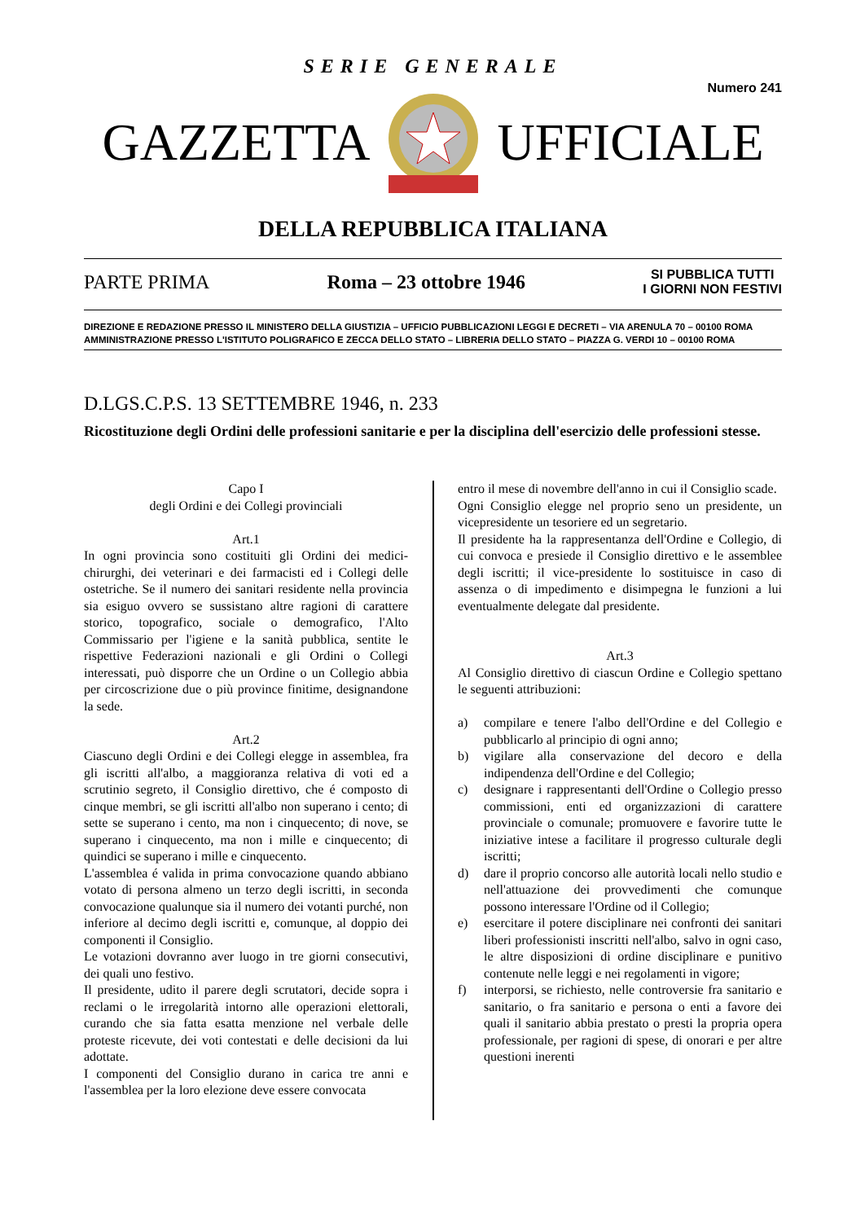SERIE GENERALE
Numero 241 GAZZETTA UFFICIALE
DELLA REPUBBLICA ITALIANA
PARTE PRIMA Roma – 23 ottobre 1946 SI PUBBLICA TUTTI
I GIORNI NON FESTIVI
DIREZIONE E REDAZIONE PRESSO IL MINISTERO DELLA GIUSTIZIA – UFFICIO PUBBLICAZIONI LEGGI E DECRETI – VIA ARENULA 70 – 00100 ROMA
AMMINISTRAZIONE PRESSO L'ISTITUTO POLIGRAFICO E ZECCA DELLO STATO – LIBRERIA DELLO STATO – PIAZZA G. VERDI 10 – 00100 ROMA
D.LGS.C.P.S. 13 SETTEMBRE 1946, n. 233
Ricostituzione degli Ordini delle professioni sanitarie e per la disciplina dell'esercizio delle professioni stesse.
Capo I
degli Ordini e dei Collegi provinciali
Art.1
In ogni provincia sono costituiti gli Ordini dei medici-chirurghi, dei veterinari e dei farmacisti ed i Collegi delle ostetriche. Se il numero dei sanitari residente nella provincia sia esiguo ovvero se sussistano altre ragioni di carattere storico, topografico, sociale o demografico, l'Alto Commissario per l'igiene e la sanità pubblica, sentite le rispettive Federazioni nazionali e gli Ordini o Collegi interessati, può disporre che un Ordine o un Collegio abbia per circoscrizione due o più province finitime, designandone la sede.
Art.2
Ciascuno degli Ordini e dei Collegi elegge in assemblea, fra gli iscritti all'albo, a maggioranza relativa di voti ed a scrutinio segreto, il Consiglio direttivo, che é composto di cinque membri, se gli iscritti all'albo non superano i cento; di sette se superano i cento, ma non i cinquecento; di nove, se superano i cinquecento, ma non i mille e cinquecento; di quindici se superano i mille e cinquecento.
L'assemblea é valida in prima convocazione quando abbiano votato di persona almeno un terzo degli iscritti, in seconda convocazione qualunque sia il numero dei votanti purché, non inferiore al decimo degli iscritti e, comunque, al doppio dei componenti il Consiglio.
Le votazioni dovranno aver luogo in tre giorni consecutivi, dei quali uno festivo.
Il presidente, udito il parere degli scrutatori, decide sopra i reclami o le irregolarità intorno alle operazioni elettorali, curando che sia fatta esatta menzione nel verbale delle proteste ricevute, dei voti contestati e delle decisioni da lui adottate.
I componenti del Consiglio durano in carica tre anni e l'assemblea per la loro elezione deve essere convocata
entro il mese di novembre dell'anno in cui il Consiglio scade.
Ogni Consiglio elegge nel proprio seno un presidente, un vicepresidente un tesoriere ed un segretario.
Il presidente ha la rappresentanza dell'Ordine e Collegio, di cui convoca e presiede il Consiglio direttivo e le assemblee degli iscritti; il vice-presidente lo sostituisce in caso di assenza o di impedimento e disimpegna le funzioni a lui eventualmente delegate dal presidente.
Art.3
Al Consiglio direttivo di ciascun Ordine e Collegio spettano le seguenti attribuzioni:
a) compilare e tenere l'albo dell'Ordine e del Collegio e pubblicarlo al principio di ogni anno;
b) vigilare alla conservazione del decoro e della indipendenza dell'Ordine e del Collegio;
c) designare i rappresentanti dell'Ordine o Collegio presso commissioni, enti ed organizzazioni di carattere provinciale o comunale; promuovere e favorire tutte le iniziative intese a facilitare il progresso culturale degli iscritti;
d) dare il proprio concorso alle autorità locali nello studio e nell'attuazione dei provvedimenti che comunque possono interessare l'Ordine od il Collegio;
e) esercitare il potere disciplinare nei confronti dei sanitari liberi professionisti inscritti nell'albo, salvo in ogni caso, le altre disposizioni di ordine disciplinare e punitivo contenute nelle leggi e nei regolamenti in vigore;
f) interporsi, se richiesto, nelle controversie fra sanitario e sanitario, o fra sanitario e persona o enti a favore dei quali il sanitario abbia prestato o presti la propria opera professionale, per ragioni di spese, di onorari e per altre questioni inerenti